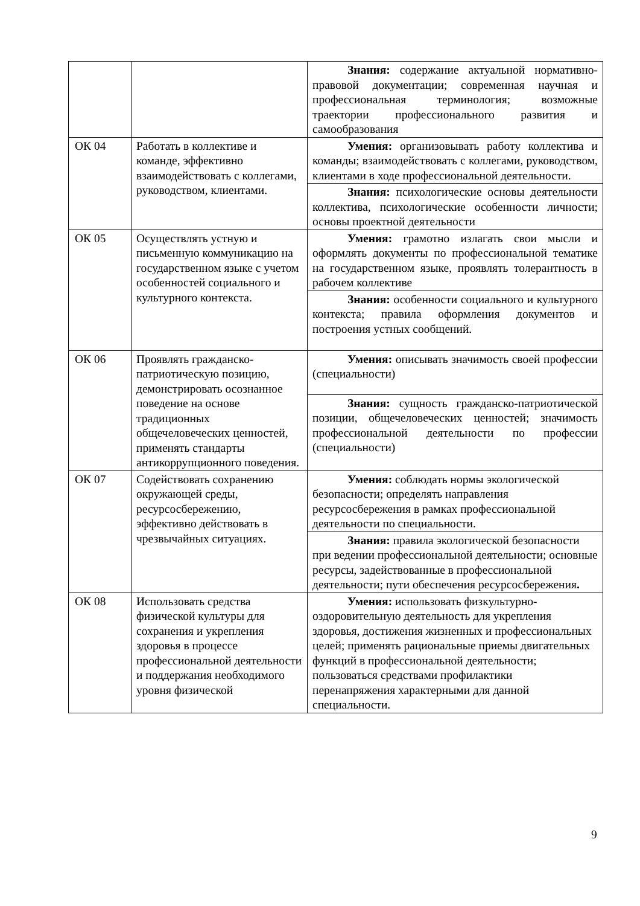| | | Знания: содержание актуальной нормативно-правовой документации; современная научная и профессиональная терминология; возможные траектории профессионального развития и самообразования |
| ОК 04 | Работать в коллективе и команде, эффективно взаимодействовать с коллегами, руководством, клиентами. | Умения: организовывать работу коллектива и команды; взаимодействовать с коллегами, руководством, клиентами в ходе профессиональной деятельности. |
| | | Знания: психологические основы деятельности коллектива, психологические особенности личности; основы проектной деятельности |
| ОК 05 | Осуществлять устную и письменную коммуникацию на государственном языке с учетом особенностей социального и культурного контекста. | Умения: грамотно излагать свои мысли и оформлять документы по профессиональной тематике на государственном языке, проявлять толерантность в рабочем коллективе |
| | | Знания: особенности социального и культурного контекста; правила оформления документов и построения устных сообщений. |
| ОК 06 | Проявлять гражданско-патриотическую позицию, демонстрировать осознанное поведение на основе традиционных общечеловеческих ценностей, применять стандарты антикоррупционного поведения. | Умения: описывать значимость своей профессии (специальности) |
| | | Знания: сущность гражданско-патриотической позиции, общечеловеческих ценностей; значимость профессиональной деятельности по профессии (специальности) |
| ОК 07 | Содействовать сохранению окружающей среды, ресурсосбережению, эффективно действовать в чрезвычайных ситуациях. | Умения: соблюдать нормы экологической безопасности; определять направления ресурсосбережения в рамках профессиональной деятельности по специальности. |
| | | Знания: правила экологической безопасности при ведении профессиональной деятельности; основные ресурсы, задействованные в профессиональной деятельности; пути обеспечения ресурсосбережения . |
| ОК 08 | Использовать средства физической культуры для сохранения и укрепления здоровья в процессе профессиональной деятельности и поддержания необходимого уровня физической | Умения: использовать физкультурно-оздоровительную деятельность для укрепления здоровья, достижения жизненных и профессиональных целей; применять рациональные приемы двигательных функций в профессиональной деятельности; пользоваться средствами профилактики перенапряжения характерными для данной специальности. |
9